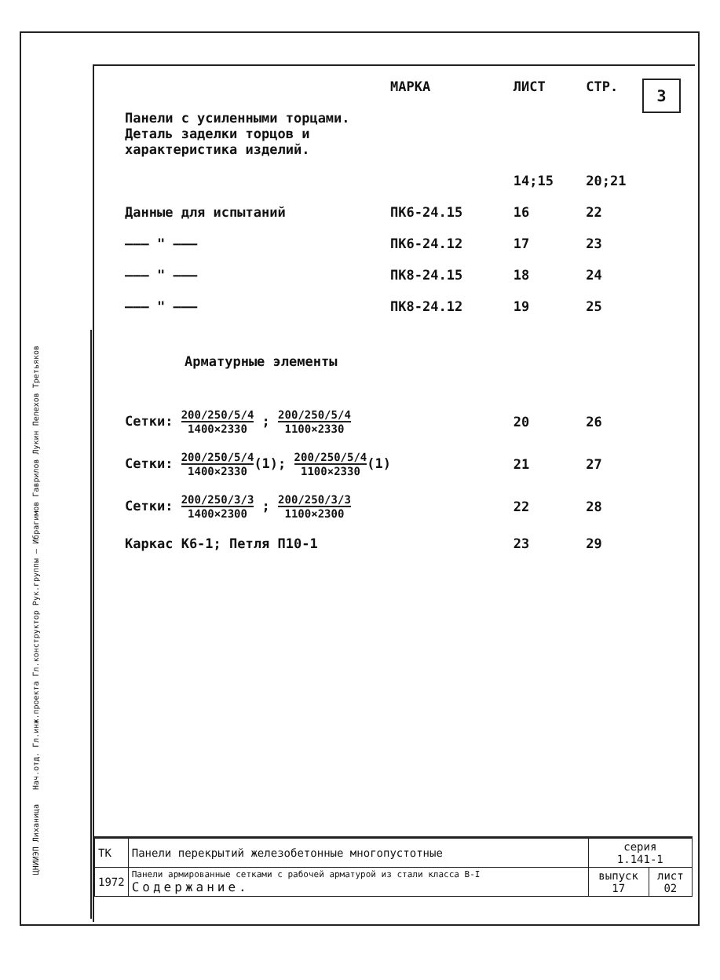3
| | МАРКА | ЛИСТ | СТР. |
| Панели с усиленными торцами. Деталь заделки торцов и характеристика изделий. | | | |
| | | 14;15 | 20;21 |
| Данные для испытаний | ПК6-24.15 | 16 | 22 |
| ——— " ——— | ПК6-24.12 | 17 | 23 |
| ——— " ——— | ПК8-24.15 | 18 | 24 |
| ——— " ——— | ПК8-24.12 | 19 | 25 |
| Арматурные элементы | | | |
| Сетки: 200/250/5/4 1400×2330 ; 200/250/5/4 1100×2330 | | 20 | 26 |
| Сетки: 200/250/5/4 1400×2330 (1); 200/250/5/4 1100×2330 (1) | | 21 | 27 |
| Сетки: 200/250/3/3 1400×2300 ; 200/250/3/3 1100×2300 | | 22 | 28 |
| Каркас К6-1; Петля П10-1 | | 23 | 29 |
ЦНИИЭП Лиханица Нач.отд. Гл.инж.проекта Гл.конструктор Рук.группы — Ибрагимов Гаврилов Лукин Пелехов Третьяков
| ТК | Панели перекрытий железобетонные многопустотные | серия 1.141-1 | |
| 1972 | Панели армированные сетками с рабочей арматурой из стали класса В-I Содержание. | выпуск 17 | лист 02 |